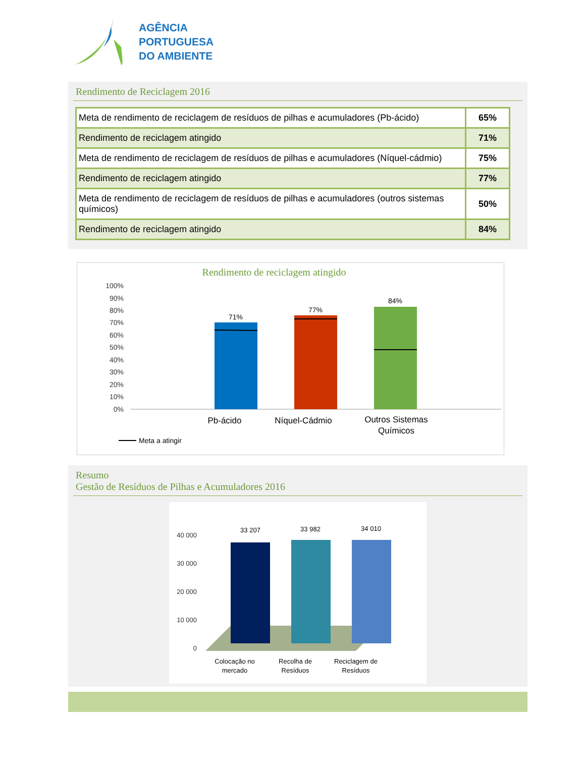AGÊNCIA
PORTUGUESA
DO AMBIENTE
Rendimento de Reciclagem 2016
| Meta de rendimento de reciclagem de resíduos de pilhas e acumuladores (Pb-ácido) | 65% |
| Rendimento de reciclagem atingido | 71% |
| Meta de rendimento de reciclagem de resíduos de pilhas e acumuladores (Níquel-cádmio) | 75% |
| Rendimento de reciclagem atingido | 77% |
| Meta de rendimento de reciclagem de resíduos de pilhas e acumuladores (outros sistemas químicos) | 50% |
| Rendimento de reciclagem atingido | 84% |
Rendimento de reciclagem atingido
100%
90%
80%
70%
60%
50%
40%
30%
20%
10%
0%
71%
77%
84%
Pb-ácido
Níquel-Cádmio
Outros Sistemas
Químicos
Meta a atingir
Resumo
Gestão de Resíduos de Pilhas e Acumuladores 2016
40 000
30 000
20 000
10 000
0
33 207
33 982
34 010
Colocação no
mercado
Recolha de
Resíduos
Reciclagem de
Resíduos